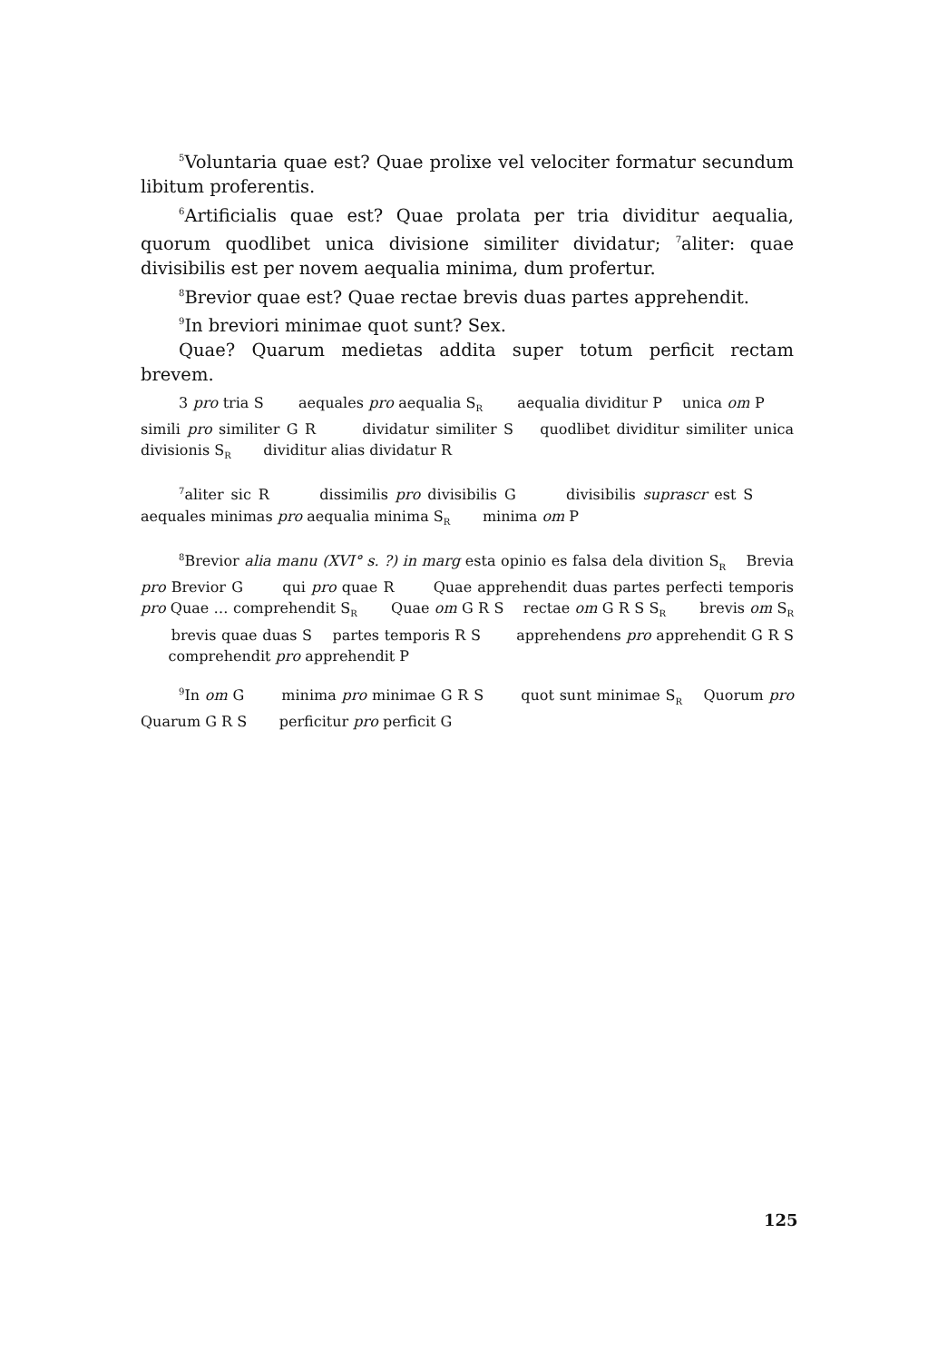<sup>5</sup> Voluntaria quae est? Quae prolixe vel velociter formatur secundum libitum proferentis.
<sup>6</sup> Artificialis quae est? Quae prolata per tria dividitur aequalia, quorum quodlibet unica divisione similiter dividatur; <sup>7</sup>aliter: quae divisibilis est per novem aequalia minima, dum profertur.
<sup>8</sup> Brevior quae est? Quae rectae brevis duas partes apprehendit.
<sup>9</sup> In breviori minimae quot sunt? Sex.
Quae? Quarum medietas addita super totum perficit rectam brevem.
3 pro tria S aequales pro aequalia S<sub>R</sub> aequalia dividitur P unica om P simili pro similiter G R dividatur similiter S quodlibet dividitur similiter unica divisionis S<sub>R</sub> dividitur alias dividatur R
<sup>7</sup> aliter sic R dissimilis pro divisibilis G divisibilis suprascr est S aequales minimas pro aequalia minima S<sub>R</sub> minima om P
<sup>8</sup> Brevior alia manu (XVI° s. ?) in marg esta opinio es falsa dela divition S<sub>R</sub> Brevia pro Brevior G qui pro quae R Quae apprehendit duas partes perfecti temporis pro Quae … comprehendit S<sub>R</sub> Quae om G R S rectae om G R S S<sub>R</sub> brevis om S<sub>R</sub> brevis quae duas S partes temporis R S apprehendens pro apprehendit G R S comprehendit pro apprehendit P
<sup>9</sup> In om G minima pro minimae G R S quot sunt minimae S<sub>R</sub> Quorum pro Quarum G R S perficitur pro perficit G
125